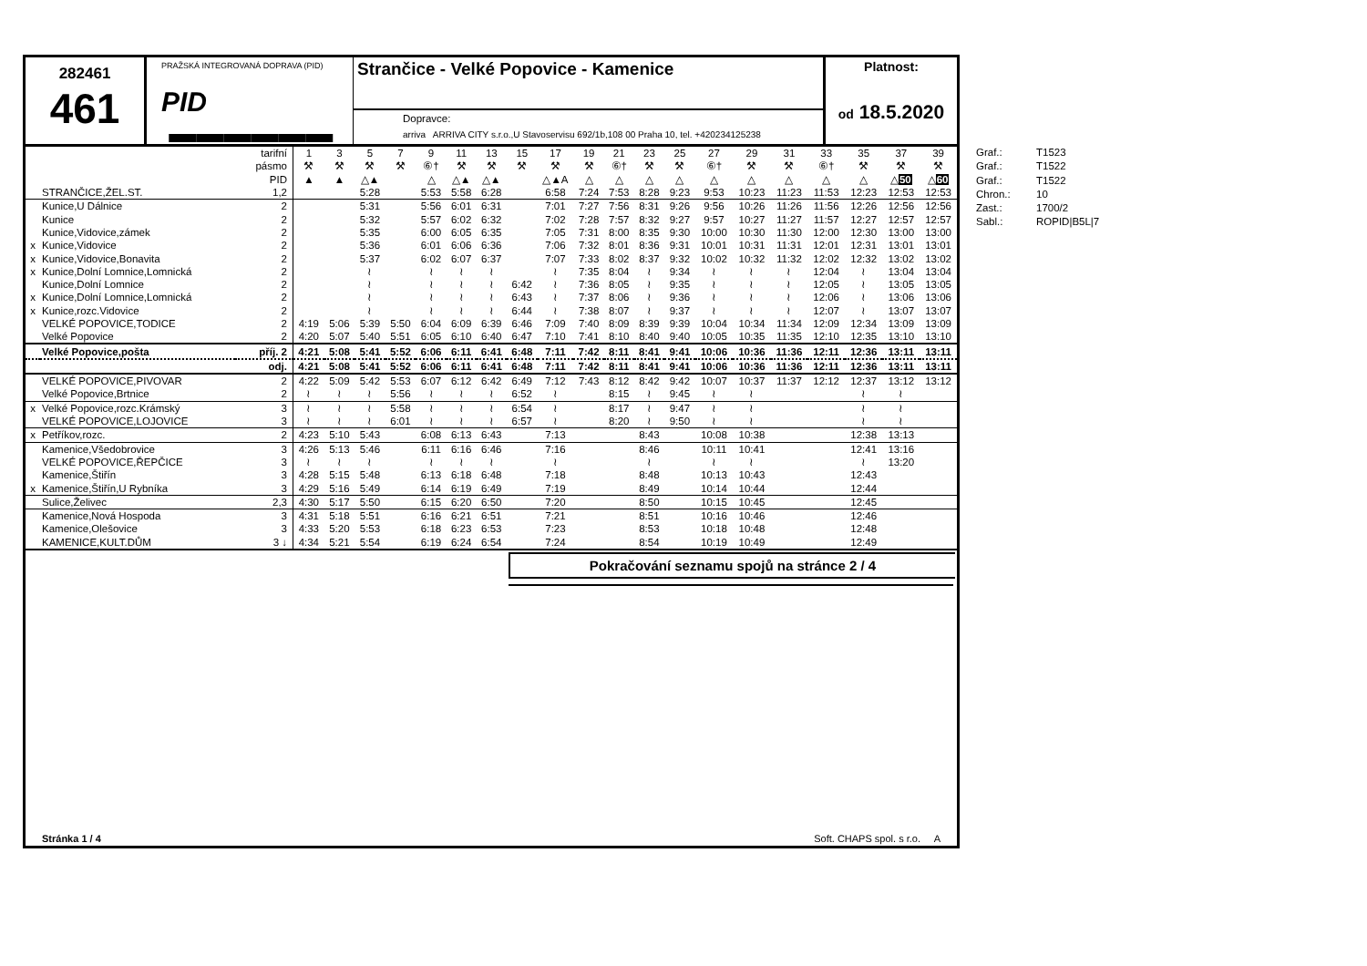282461
461
PRAŽSKÁ INTEGROVANÁ DOPRAVA (PID)
PID ▬▬▬▬▬▬
Strančice - Velké Popovice - Kamenice
Dopravce:
arriva ARRIVA CITY s.r.o.,U Stavoservisu 692/1b,108 00 Praha 10, tel. +420234125238
Platnost:
od 18.5.2020
| | | tarifní | 1 | 3 | 5 | 7 | 9 | 11 | 13 | 15 | 17 | 19 | 21 | 23 | 25 | 27 | 29 | 31 | 33 | 35 | 37 | 39 |
| | | pásmo | ⚒ | ⚒ | ⚒ | ⚒ | ⑥† | ⚒ | ⚒ | ⚒ | ⚒ | ⚒ | ⑥† | ⚒ | ⚒ | ⑥† | ⚒ | ⚒ | ⑥† | ⚒ | ⚒ | ⚒ |
| | | PID | ▲ | ▲ | △▲ | | △ | △▲ | △▲ | | △▲A | △ | △ | △ | △ | △ | △ | △ | △ | △ | △ 50 | △ 60 |
| | STRANČICE,ŽEL.ST. | 1,2 | | | 5:28 | | 5:53 | 5:58 | 6:28 | | 6:58 | 7:24 | 7:53 | 8:28 | 9:23 | 9:53 | 10:23 | 11:23 | 11:53 | 12:23 | 12:53 | 12:53 |
| | Kunice,U Dálnice | 2 | | | 5:31 | | 5:56 | 6:01 | 6:31 | | 7:01 | 7:27 | 7:56 | 8:31 | 9:26 | 9:56 | 10:26 | 11:26 | 11:56 | 12:26 | 12:56 | 12:56 |
| | Kunice | 2 | | | 5:32 | | 5:57 | 6:02 | 6:32 | | 7:02 | 7:28 | 7:57 | 8:32 | 9:27 | 9:57 | 10:27 | 11:27 | 11:57 | 12:27 | 12:57 | 12:57 |
| | Kunice,Vidovice,zámek | 2 | | | 5:35 | | 6:00 | 6:05 | 6:35 | | 7:05 | 7:31 | 8:00 | 8:35 | 9:30 | 10:00 | 10:30 | 11:30 | 12:00 | 12:30 | 13:00 | 13:00 |
| x | Kunice,Vidovice | 2 | | | 5:36 | | 6:01 | 6:06 | 6:36 | | 7:06 | 7:32 | 8:01 | 8:36 | 9:31 | 10:01 | 10:31 | 11:31 | 12:01 | 12:31 | 13:01 | 13:01 |
| x | Kunice,Vidovice,Bonavita | 2 | | | 5:37 | | 6:02 | 6:07 | 6:37 | | 7:07 | 7:33 | 8:02 | 8:37 | 9:32 | 10:02 | 10:32 | 11:32 | 12:02 | 12:32 | 13:02 | 13:02 |
| x | Kunice,Dolní Lomnice,Lomnická | 2 | | | ≀ | | ≀ | ≀ | ≀ | | ≀ | 7:35 | 8:04 | ≀ | 9:34 | ≀ | ≀ | ≀ | 12:04 | ≀ | 13:04 | 13:04 |
| | Kunice,Dolní Lomnice | 2 | | | ≀ | | ≀ | ≀ | ≀ | 6:42 | ≀ | 7:36 | 8:05 | ≀ | 9:35 | ≀ | ≀ | ≀ | 12:05 | ≀ | 13:05 | 13:05 |
| x | Kunice,Dolní Lomnice,Lomnická | 2 | | | ≀ | | ≀ | ≀ | ≀ | 6:43 | ≀ | 7:37 | 8:06 | ≀ | 9:36 | ≀ | ≀ | ≀ | 12:06 | ≀ | 13:06 | 13:06 |
| x | Kunice,rozc.Vidovice | 2 | | | ≀ | | ≀ | ≀ | ≀ | 6:44 | ≀ | 7:38 | 8:07 | ≀ | 9:37 | ≀ | ≀ | ≀ | 12:07 | ≀ | 13:07 | 13:07 |
| | VELKÉ POPOVICE,TODICE | 2 | 4:19 | 5:06 | 5:39 | 5:50 | 6:04 | 6:09 | 6:39 | 6:46 | 7:09 | 7:40 | 8:09 | 8:39 | 9:39 | 10:04 | 10:34 | 11:34 | 12:09 | 12:34 | 13:09 | 13:09 |
| | Velké Popovice | 2 | 4:20 | 5:07 | 5:40 | 5:51 | 6:05 | 6:10 | 6:40 | 6:47 | 7:10 | 7:41 | 8:10 | 8:40 | 9:40 | 10:05 | 10:35 | 11:35 | 12:10 | 12:35 | 13:10 | 13:10 |
| | Velké Popovice,pošta | příj. 2 | 4:21 | 5:08 | 5:41 | 5:52 | 6:06 | 6:11 | 6:41 | 6:48 | 7:11 | 7:42 | 8:11 | 8:41 | 9:41 | 10:06 | 10:36 | 11:36 | 12:11 | 12:36 | 13:11 | 13:11 |
| | | odj. | 4:21 | 5:08 | 5:41 | 5:52 | 6:06 | 6:11 | 6:41 | 6:48 | 7:11 | 7:42 | 8:11 | 8:41 | 9:41 | 10:06 | 10:36 | 11:36 | 12:11 | 12:36 | 13:11 | 13:11 |
| | VELKÉ POPOVICE,PIVOVAR | 2 | 4:22 | 5:09 | 5:42 | 5:53 | 6:07 | 6:12 | 6:42 | 6:49 | 7:12 | 7:43 | 8:12 | 8:42 | 9:42 | 10:07 | 10:37 | 11:37 | 12:12 | 12:37 | 13:12 | 13:12 |
| | Velké Popovice,Brtnice | 2 | ≀ | ≀ | ≀ | 5:56 | ≀ | ≀ | ≀ | 6:52 | ≀ | | 8:15 | ≀ | 9:45 | ≀ | ≀ | | | ≀ | ≀ | |
| x | Velké Popovice,rozc.Krámský | 3 | ≀ | ≀ | ≀ | 5:58 | ≀ | ≀ | ≀ | 6:54 | ≀ | | 8:17 | ≀ | 9:47 | ≀ | ≀ | | | ≀ | ≀ | |
| | VELKÉ POPOVICE,LOJOVICE | 3 | ≀ | ≀ | ≀ | 6:01 | ≀ | ≀ | ≀ | 6:57 | ≀ | | 8:20 | ≀ | 9:50 | ≀ | ≀ | | | ≀ | ≀ | |
| x | Petříkov,rozc. | 2 | 4:23 | 5:10 | 5:43 | | 6:08 | 6:13 | 6:43 | | 7:13 | | | 8:43 | | 10:08 | 10:38 | | | 12:38 | 13:13 | |
| | Kamenice,Všedobrovice | 3 | 4:26 | 5:13 | 5:46 | | 6:11 | 6:16 | 6:46 | | 7:16 | | | 8:46 | | 10:11 | 10:41 | | | 12:41 | 13:16 | |
| | VELKÉ POPOVICE,ŘEPČICE | 3 | ≀ | ≀ | ≀ | | ≀ | ≀ | ≀ | | ≀ | | | ≀ | | ≀ | ≀ | | | ≀ | 13:20 | |
| | Kamenice,Štiřín | 3 | 4:28 | 5:15 | 5:48 | | 6:13 | 6:18 | 6:48 | | 7:18 | | | 8:48 | | 10:13 | 10:43 | | | 12:43 | | |
| x | Kamenice,Štiřín,U Rybníka | 3 | 4:29 | 5:16 | 5:49 | | 6:14 | 6:19 | 6:49 | | 7:19 | | | 8:49 | | 10:14 | 10:44 | | | 12:44 | | |
| | Sulice,Želivec | 2,3 | 4:30 | 5:17 | 5:50 | | 6:15 | 6:20 | 6:50 | | 7:20 | | | 8:50 | | 10:15 | 10:45 | | | 12:45 | | |
| | Kamenice,Nová Hospoda | 3 | 4:31 | 5:18 | 5:51 | | 6:16 | 6:21 | 6:51 | | 7:21 | | | 8:51 | | 10:16 | 10:46 | | | 12:46 | | |
| | Kamenice,Olešovice | 3 | 4:33 | 5:20 | 5:53 | | 6:18 | 6:23 | 6:53 | | 7:23 | | | 8:53 | | 10:18 | 10:48 | | | 12:48 | | |
| | KAMENICE,KULT.DŮM | 3 ↓ | 4:34 | 5:21 | 5:54 | | 6:19 | 6:24 | 6:54 | | 7:24 | | | 8:54 | | 10:19 | 10:49 | | | 12:49 | | |
Pokračování seznamu spojů na stránce 2 / 4
Stránka 1 / 4 Soft. CHAPS spol. s r.o. A
Graf.: T1523
Graf.: T1522
Graf.: T1522
Chron.: 10
Zast.: 1700/2
Sabl.: ROPID|B5L|7